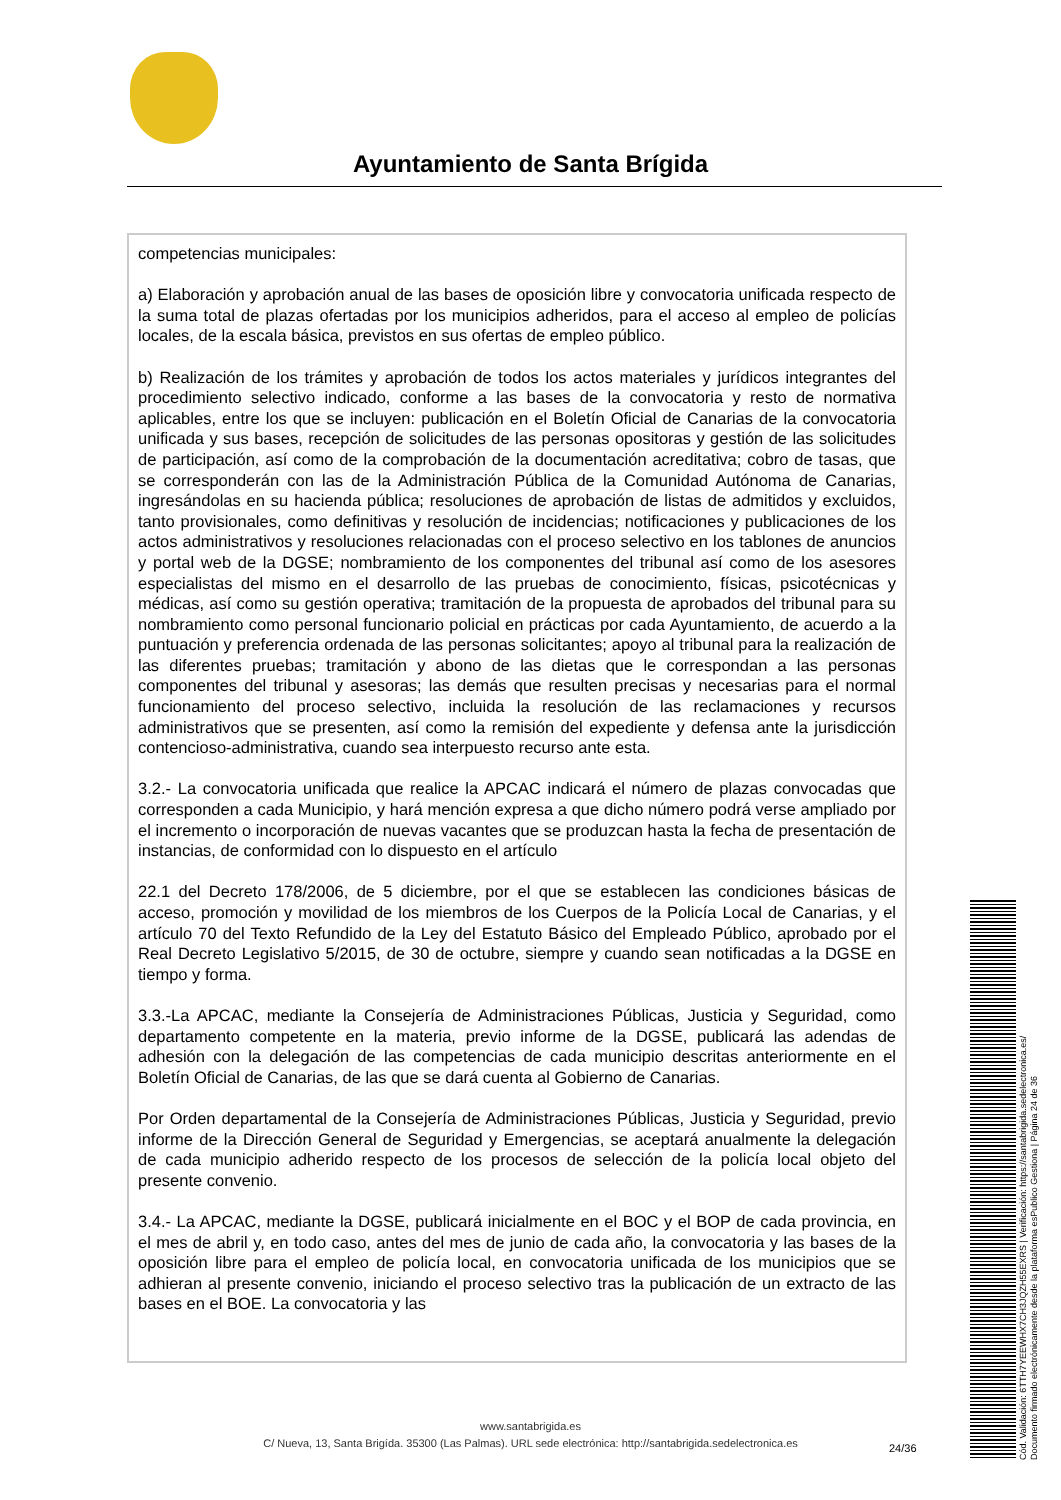Ayuntamiento de Santa Brígida
competencias municipales:
a) Elaboración y aprobación anual de las bases de oposición libre y convocatoria unificada respecto de la suma total de plazas ofertadas por los municipios adheridos, para el acceso al empleo de policías locales, de la escala básica, previstos en sus ofertas de empleo público.
b) Realización de los trámites y aprobación de todos los actos materiales y jurídicos integrantes del procedimiento selectivo indicado, conforme a las bases de la convocatoria y resto de normativa aplicables, entre los que se incluyen: publicación en el Boletín Oficial de Canarias de la convocatoria unificada y sus bases, recepción de solicitudes de las personas opositoras y gestión de las solicitudes de participación, así como de la comprobación de la documentación acreditativa; cobro de tasas, que se corresponderán con las de la Administración Pública de la Comunidad Autónoma de Canarias, ingresándolas en su hacienda pública; resoluciones de aprobación de listas de admitidos y excluidos, tanto provisionales, como definitivas y resolución de incidencias; notificaciones y publicaciones de los actos administrativos y resoluciones relacionadas con el proceso selectivo en los tablones de anuncios y portal web de la DGSE; nombramiento de los componentes del tribunal así como de los asesores especialistas del mismo en el desarrollo de las pruebas de conocimiento, físicas, psicotécnicas y médicas, así como su gestión operativa; tramitación de la propuesta de aprobados del tribunal para su nombramiento como personal funcionario policial en prácticas por cada Ayuntamiento, de acuerdo a la puntuación y preferencia ordenada de las personas solicitantes; apoyo al tribunal para la realización de las diferentes pruebas; tramitación y abono de las dietas que le correspondan a las personas componentes del tribunal y asesoras; las demás que resulten precisas y necesarias para el normal funcionamiento del proceso selectivo, incluida la resolución de las reclamaciones y recursos administrativos que se presenten, así como la remisión del expediente y defensa ante la jurisdicción contencioso-administrativa, cuando sea interpuesto recurso ante esta.
3.2.- La convocatoria unificada que realice la APCAC indicará el número de plazas convocadas que corresponden a cada Municipio, y hará mención expresa a que dicho número podrá verse ampliado por el incremento o incorporación de nuevas vacantes que se produzcan hasta la fecha de presentación de instancias, de conformidad con lo dispuesto en el artículo
22.1 del Decreto 178/2006, de 5 diciembre, por el que se establecen las condiciones básicas de acceso, promoción y movilidad de los miembros de los Cuerpos de la Policía Local de Canarias, y el artículo 70 del Texto Refundido de la Ley del Estatuto Básico del Empleado Público, aprobado por el Real Decreto Legislativo 5/2015, de 30 de octubre, siempre y cuando sean notificadas a la DGSE en tiempo y forma.
3.3.-La APCAC, mediante la Consejería de Administraciones Públicas, Justicia y Seguridad, como departamento competente en la materia, previo informe de la DGSE, publicará las adendas de adhesión con la delegación de las competencias de cada municipio descritas anteriormente en el Boletín Oficial de Canarias, de las que se dará cuenta al Gobierno de Canarias.
Por Orden departamental de la Consejería de Administraciones Públicas, Justicia y Seguridad, previo informe de la Dirección General de Seguridad y Emergencias, se aceptará anualmente la delegación de cada municipio adherido respecto de los procesos de selección de la policía local objeto del presente convenio.
3.4.- La APCAC, mediante la DGSE, publicará inicialmente en el BOC y el BOP de cada provincia, en el mes de abril y, en todo caso, antes del mes de junio de cada año, la convocatoria y las bases de la oposición libre para el empleo de policía local, en convocatoria unificada de los municipios que se adhieran al presente convenio, iniciando el proceso selectivo tras la publicación de un extracto de las bases en el BOE. La convocatoria y las
www.santabrigida.es
C/ Nueva, 13, Santa Brigída. 35300 (Las Palmas). URL sede electrónica: http://santabrigida.sedelectronica.es
24/36
Cód. Validación: 6TTH7YEEWHX7CH3JQZH55EXRS | Verificación: https://santabrigida.sedelectronica.es/
Documento firmado electrónicamente desde la plataforma esPublico Gestiona | Página 24 de 36